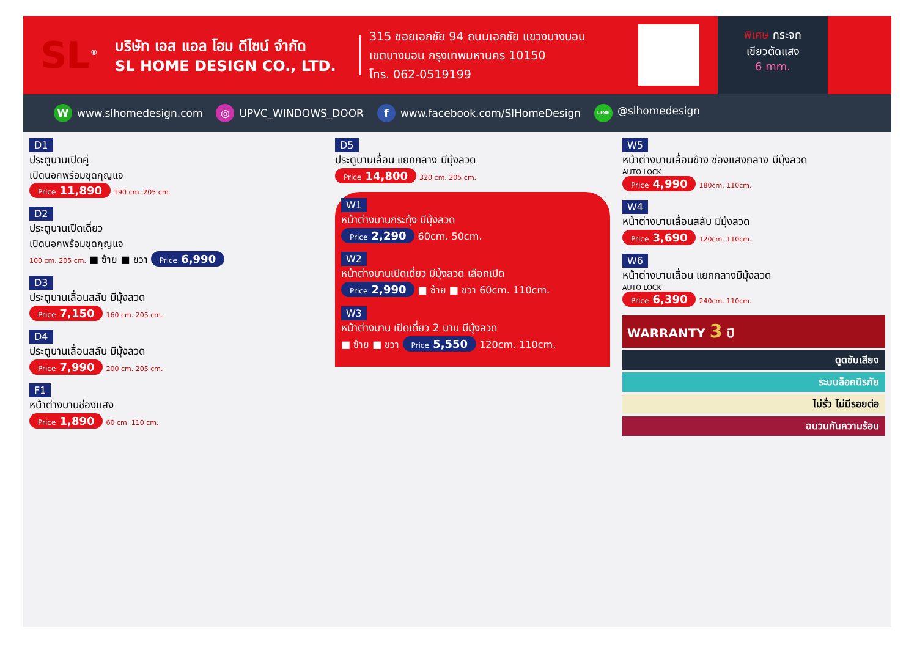SL<sup>®</sup>
บริษัท เอส แอล โฮม ดีไซน์ จำกัด
SL HOME DESIGN CO., LTD.
315 ซอยเอกชัย 94 ถนนเอกชัย แขวงบางบอน
เขตบางบอน กรุงเทพมหานคร 10150
โทร. 062-0519199
พิเศษ กระจก
เขียวตัดแสง
6 mm.
Wwww.slhomedesign.com ◎ UPVC_WINDOWS_DOOR f www.facebook.com/SlHomeDesign LINE @slhomedesign
D1
ประตูบานเปิดคู่
เปิดนอกพร้อมชุดกุญแจ
Price 11,890 190 cm. 205 cm.
D2
ประตูบานเปิดเดี่ยว
เปิดนอกพร้อมชุดกุญแจ
100 cm. 205 cm. ■ ซ้าย ■ ขวา Price 6,990
D3
ประตูบานเลื่อนสลับ มีมุ้งลวด
Price 7,150 160 cm. 205 cm.
D4
ประตูบานเลื่อนสลับ มีมุ้งลวด
Price 7,990 200 cm. 205 cm.
F1
หน้าต่างบานช่องแสง
Price 1,890 60 cm. 110 cm.
D5
ประตูบานเลื่อน แยกกลาง มีมุ้งลวด
Price 14,800 320 cm. 205 cm.
W1
หน้าต่างบานกระทุ้ง มีมุ้งลวด
Price 2,290 60cm. 50cm.
W2
หน้าต่างบานเปิดเดี่ยว มีมุ้งลวด เลือกเปิด
Price 2,990 ■ ซ้าย ■ ขวา 60cm. 110cm.
W3
หน้าต่างบาน เปิดเดี่ยว 2 บาน มีมุ้งลวด
■ ซ้าย ■ ขวา Price 5,550 120cm. 110cm.
W5
หน้าต่างบานเลื่อนข้าง ช่องแสงกลาง มีมุ้งลวด
AUTO LOCK
Price 4,990 180cm. 110cm.
W4
หน้าต่างบานเลื่อนสลับ มีมุ้งลวด
Price 3,690 120cm. 110cm.
W6
หน้าต่างบานเลื่อน แยกกลางมีมุ้งลวด
AUTO LOCK
Price 6,390 240cm. 110cm.
WARRANTY 3 ปี
ดูดซับเสียง
ระบบล็อคนิรภัย
ไม่รั่ว ไม่มีรอยต่อ
ฉนวนกันความร้อน